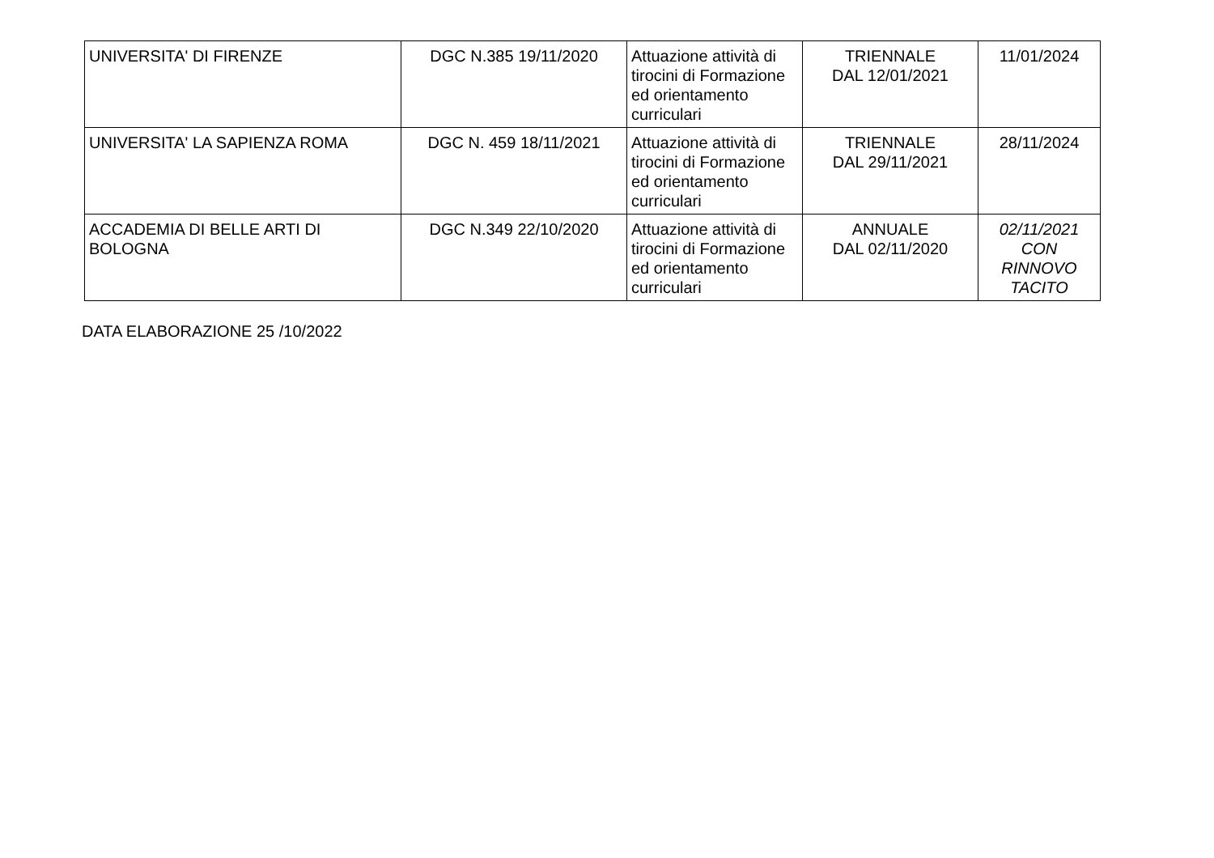| UNIVERSITA' DI FIRENZE | DGC N.385 19/11/2020 | Attuazione attività di tirocini di Formazione ed orientamento curriculari | TRIENNALE DAL 12/01/2021 | 11/01/2024 |
| UNIVERSITA' LA SAPIENZA ROMA | DGC N. 459 18/11/2021 | Attuazione attività di tirocini di Formazione ed orientamento curriculari | TRIENNALE DAL 29/11/2021 | 28/11/2024 |
| ACCADEMIA DI BELLE ARTI DI BOLOGNA | DGC N.349 22/10/2020 | Attuazione attività di tirocini di Formazione ed orientamento curriculari | ANNUALE DAL 02/11/2020 | 02/11/2021 CON RINNOVO TACITO |
DATA ELABORAZIONE 25 /10/2022